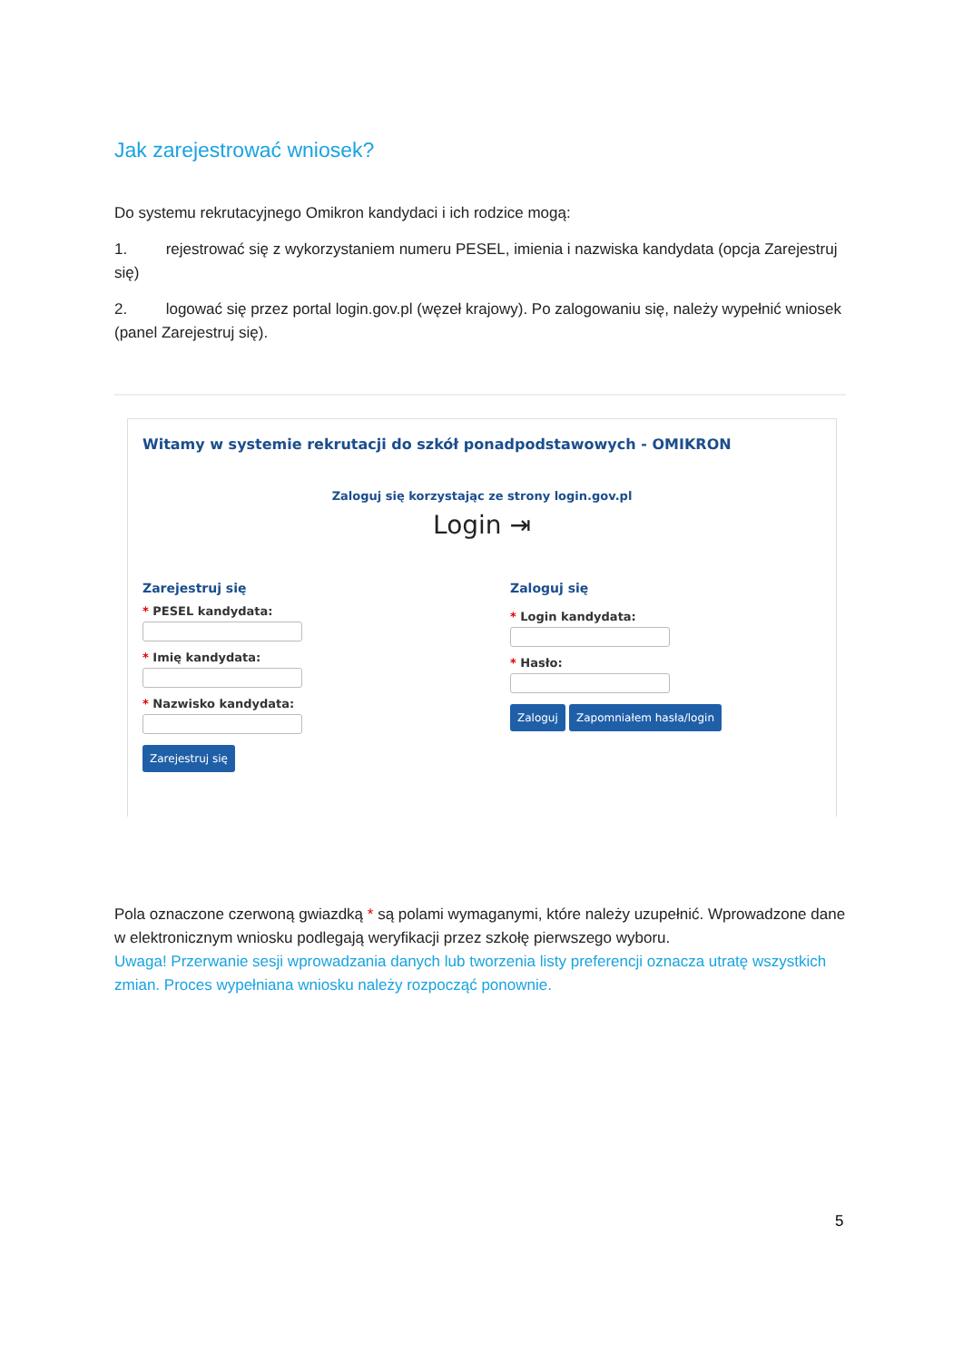Jak zarejestrować wniosek?
Do systemu rekrutacyjnego Omikron kandydaci i ich rodzice mogą:
1. rejestrować się z wykorzystaniem numeru PESEL, imienia i nazwiska kandydata (opcja Zarejestruj się)
2. logować się przez portal login.gov.pl (węzeł krajowy). Po zalogowaniu się, należy wypełnić wniosek (panel Zarejestruj się).
Witamy w systemie rekrutacji do szkół ponadpodstawowych - OMIKRON
Zaloguj się korzystając ze strony login.gov.pl
Login ⇥
Zarejestruj się
* PESEL kandydata:
* Imię kandydata:
* Nazwisko kandydata:
Zarejestruj się
Zaloguj się
* Login kandydata:
* Hasło:
Zaloguj Zapomniałem hasła/login
Pola oznaczone czerwoną gwiazdką * są polami wymaganymi, które należy uzupełnić. Wprowadzone dane w elektronicznym wniosku podlegają weryfikacji przez szkołę pierwszego wyboru.
Uwaga! Przerwanie sesji wprowadzania danych lub tworzenia listy preferencji oznacza utratę wszystkich zmian. Proces wypełniana wniosku należy rozpocząć ponownie.
5